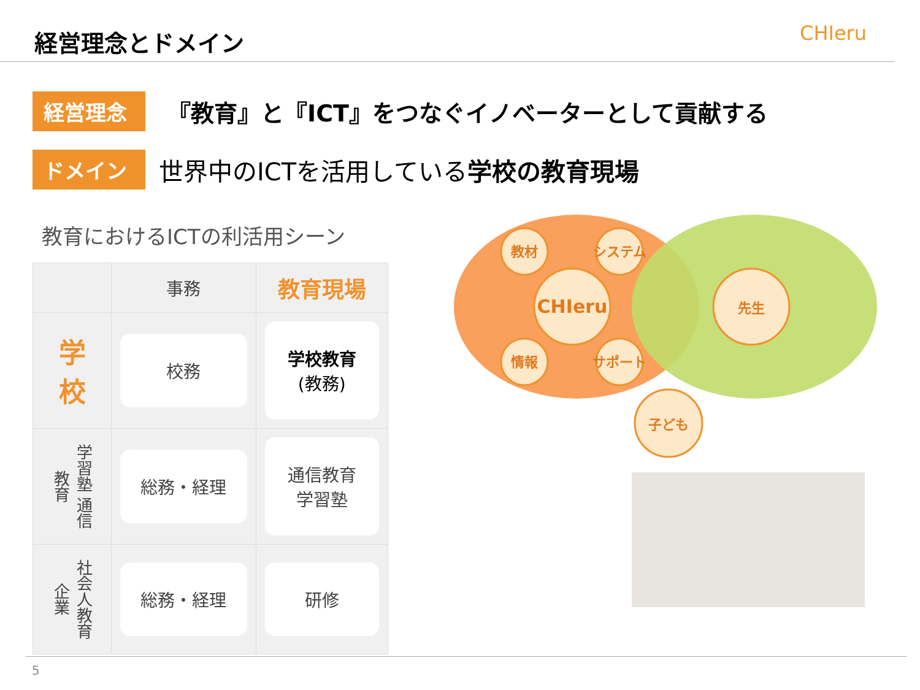経営理念とドメイン
CHIeru
経営理念
『教育』と『ICT』をつなぐイノベーターとして貢献する
ドメイン
世界中のICTを活用している学校の教育現場
教育におけるICTの利活用シーン
| | 事務 | 教育現場 |
| --- | --- | --- |
| 学 校 | 校務 | 学校教育 (教務) |
| 学習塾 通信教育 | 総務・経理 | 通信教育 学習塾 |
| 社会人教育 企業 | 総務・経理 | 研修 |
CHIeru
教材
システム
情報
サポート
先生
子ども
5